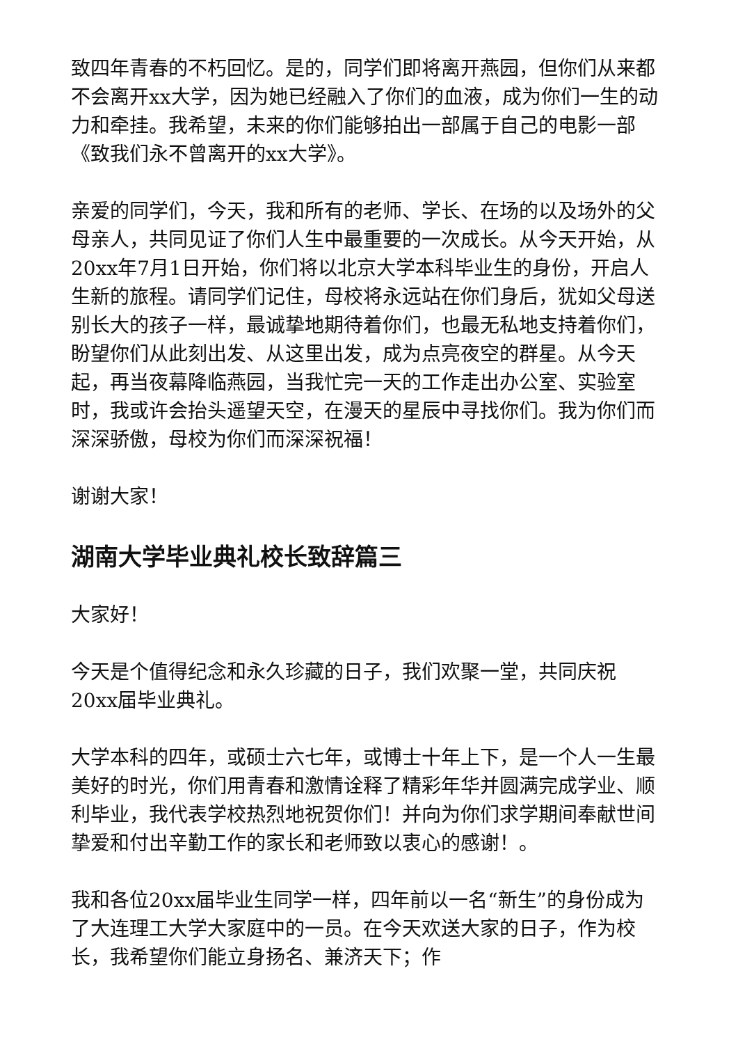致四年青春的不朽回忆。是的，同学们即将离开燕园，但你们从来都不会离开xx大学，因为她已经融入了你们的血液，成为你们一生的动力和牵挂。我希望，未来的你们能够拍出一部属于自己的电影一部《致我们永不曾离开的xx大学》。
亲爱的同学们，今天，我和所有的老师、学长、在场的以及场外的父母亲人，共同见证了你们人生中最重要的一次成长。从今天开始，从20xx年7月1日开始，你们将以北京大学本科毕业生的身份，开启人生新的旅程。请同学们记住，母校将永远站在你们身后，犹如父母送别长大的孩子一样，最诚挚地期待着你们，也最无私地支持着你们，盼望你们从此刻出发、从这里出发，成为点亮夜空的群星。从今天起，再当夜幕降临燕园，当我忙完一天的工作走出办公室、实验室时，我或许会抬头遥望天空，在漫天的星辰中寻找你们。我为你们而深深骄傲，母校为你们而深深祝福！
谢谢大家！
湖南大学毕业典礼校长致辞篇三
大家好！
今天是个值得纪念和永久珍藏的日子，我们欢聚一堂，共同庆祝20xx届毕业典礼。
大学本科的四年，或硕士六七年，或博士十年上下，是一个人一生最美好的时光，你们用青春和激情诠释了精彩年华并圆满完成学业、顺利毕业，我代表学校热烈地祝贺你们！并向为你们求学期间奉献世间挚爱和付出辛勤工作的家长和老师致以衷心的感谢！。
我和各位20xx届毕业生同学一样，四年前以一名“新生”的身份成为了大连理工大学大家庭中的一员。在今天欢送大家的日子，作为校长，我希望你们能立身扬名、兼济天下；作